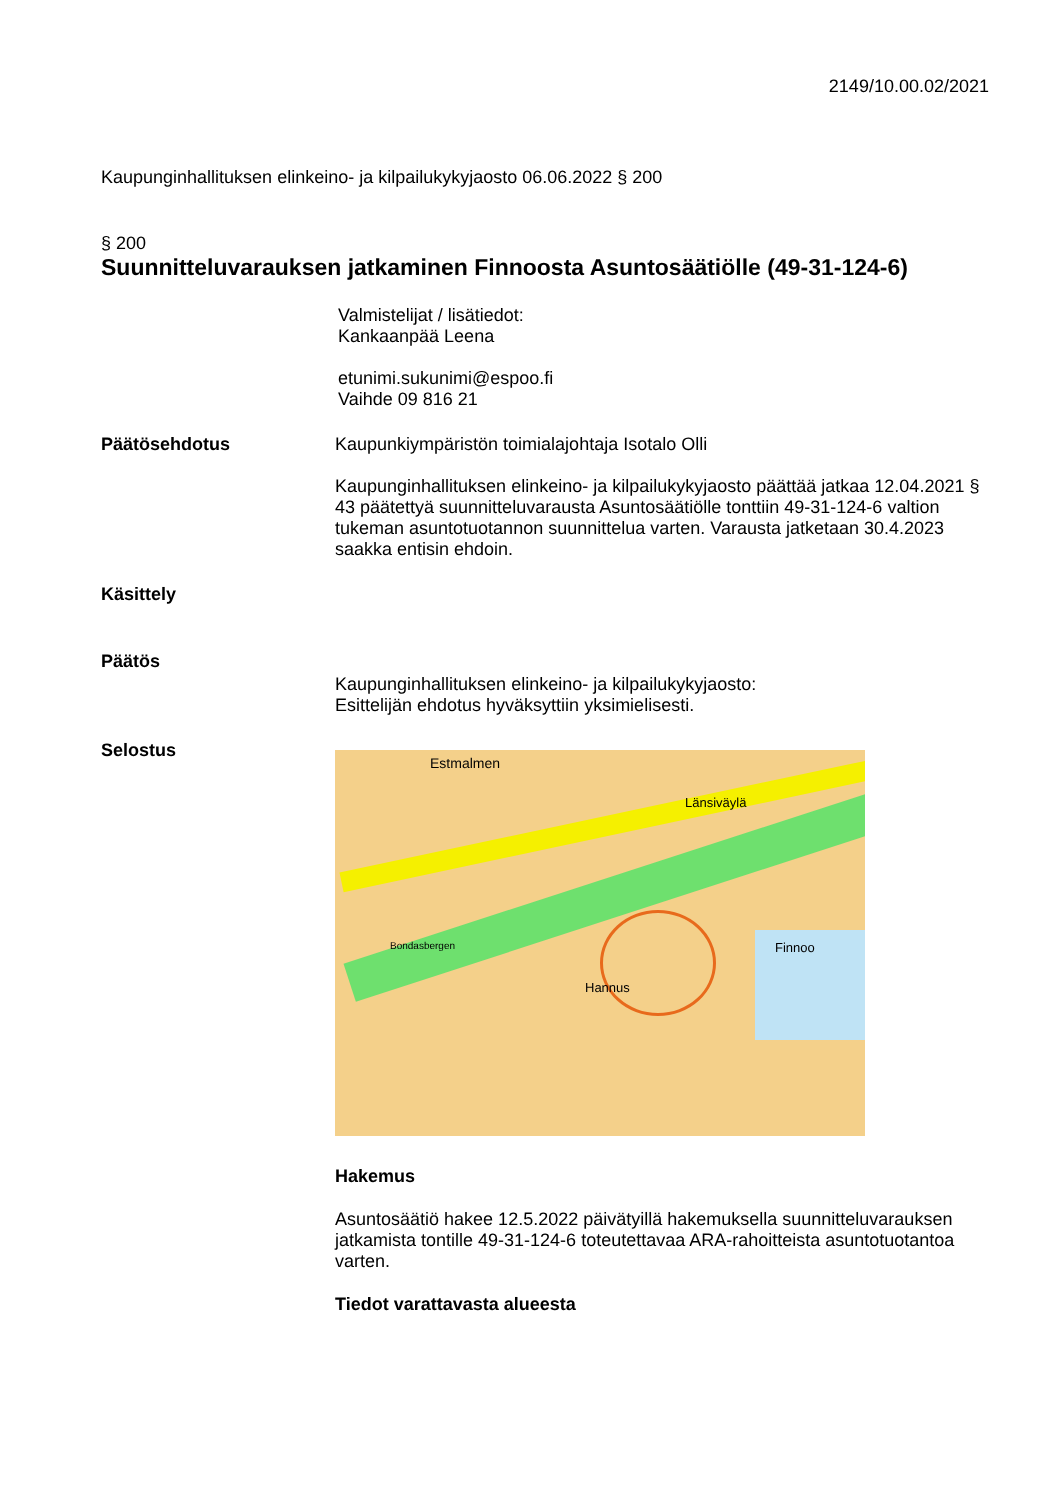2149/10.00.02/2021
Kaupunginhallituksen elinkeino- ja kilpailukykyjaosto 06.06.2022 § 200
§ 200
Suunnitteluvarauksen jatkaminen Finnoosta Asuntosäätiölle (49-31-124-6)
Valmistelijat / lisätiedot:
Kankaanpää Leena
etunimi.sukunimi@espoo.fi
Vaihde 09 816 21
Päätösehdotus Kaupunkiympäristön toimialajohtaja Isotalo Olli
Kaupunginhallituksen elinkeino- ja kilpailukykyjaosto päättää jatkaa 12.04.2021 § 43 päätettyä suunnitteluvarausta Asuntosäätiölle tonttiin 49-31-124-6 valtion tukeman asuntotuotannon suunnittelua varten. Varausta jatketaan 30.4.2023 saakka entisin ehdoin.
Käsittely
Päätös
Kaupunginhallituksen elinkeino- ja kilpailukykyjaosto:
Esittelijän ehdotus hyväksyttiin yksimielisesti.
Selostus
Estmalmen
Länsiväylä
Hannus
Finnoo Bondasbergen
Hakemus
Asuntosäätiö hakee 12.5.2022 päivätyillä hakemuksella suunnitteluvarauksen jatkamista tontille 49-31-124-6 toteutettavaa ARA-rahoitteista asuntotuotantoa varten.
Tiedot varattavasta alueesta